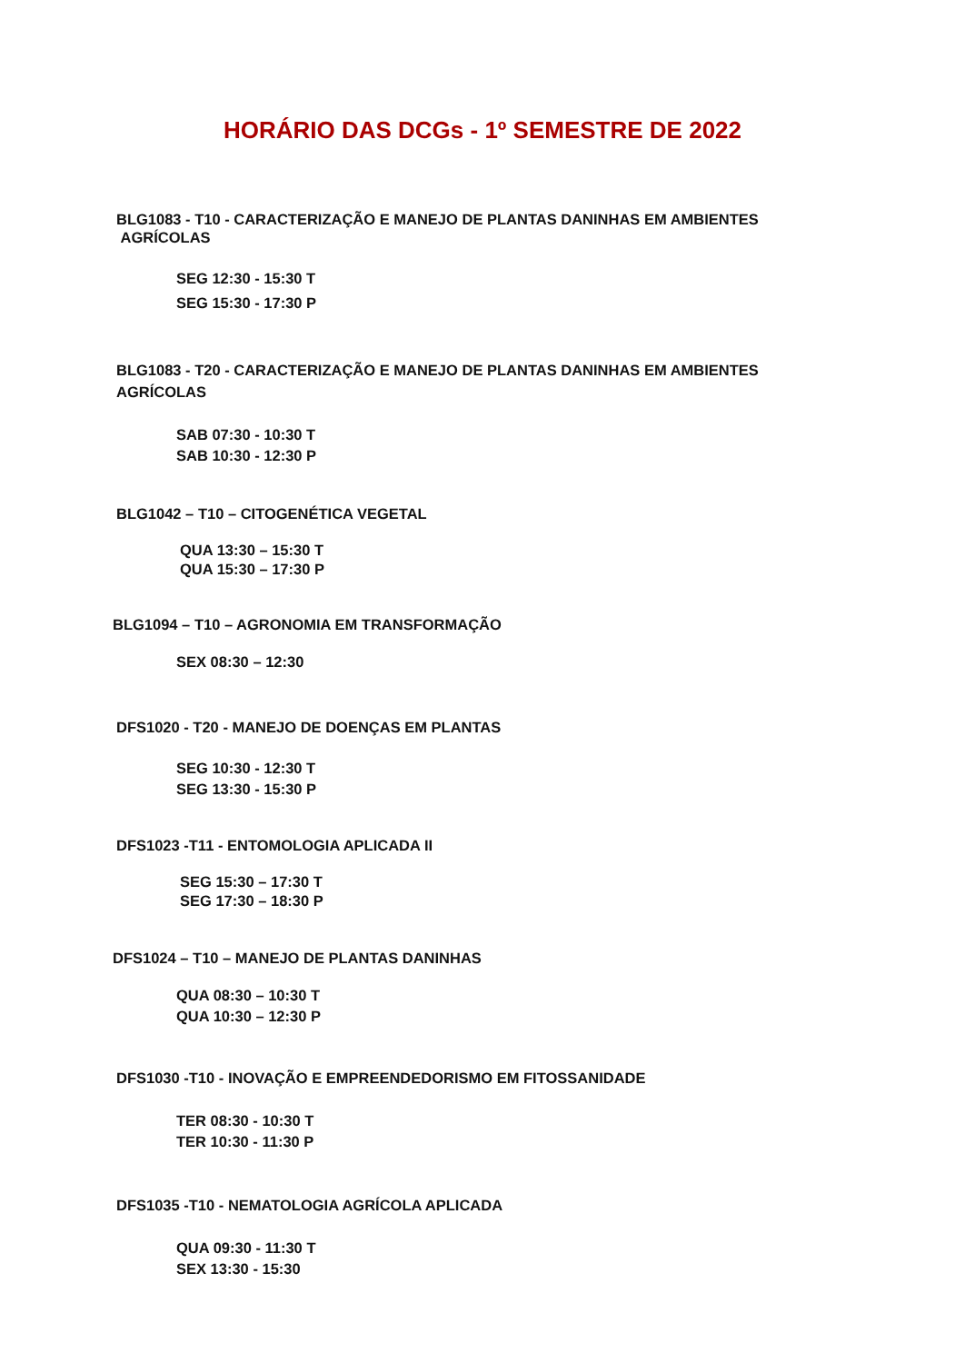HORÁRIO DAS DCGs - 1º SEMESTRE DE 2022
BLG1083 - T10 - CARACTERIZAÇÃO E MANEJO DE PLANTAS DANINHAS EM AMBIENTES
AGRÍCOLAS
SEG 12:30 - 15:30 T
SEG 15:30 - 17:30 P
BLG1083 - T20 - CARACTERIZAÇÃO E MANEJO DE PLANTAS DANINHAS EM AMBIENTES
AGRÍCOLAS
SAB 07:30 - 10:30 T
SAB 10:30 - 12:30 P
BLG1042 – T10 – CITOGENÉTICA VEGETAL
QUA 13:30 – 15:30 T
QUA 15:30 – 17:30 P
BLG1094 – T10 – AGRONOMIA EM TRANSFORMAÇÃO
SEX 08:30 – 12:30
DFS1020 - T20 - MANEJO DE DOENÇAS EM PLANTAS
SEG 10:30 - 12:30 T
SEG 13:30 - 15:30 P
DFS1023 -T11 - ENTOMOLOGIA APLICADA II
SEG 15:30 – 17:30 T
SEG 17:30 – 18:30 P
DFS1024 – T10 – MANEJO DE PLANTAS DANINHAS
QUA 08:30 – 10:30 T
QUA 10:30 – 12:30 P
DFS1030 -T10 - INOVAÇÃO E EMPREENDEDORISMO EM FITOSSANIDADE
TER 08:30 - 10:30 T
TER 10:30 - 11:30 P
DFS1035 -T10 - NEMATOLOGIA AGRÍCOLA APLICADA
QUA 09:30 - 11:30 T
SEX 13:30 - 15:30